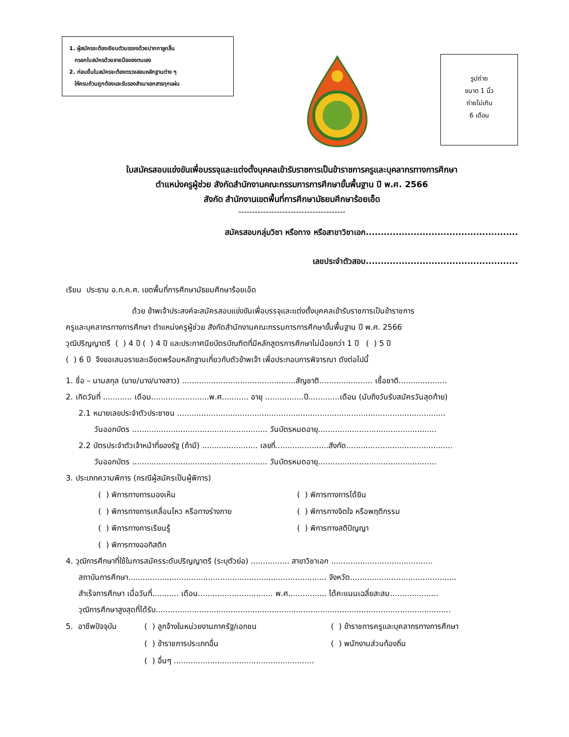1. ผู้สมัครจะต้องเขียนตัวบรรจงด้วยปากกาลูกลื่น
กรอกใบสมัครด้วยลายมือของตนเอง
2. ก่อนยื่นใบสมัครจะต้องตรวจสอบหลักฐานต่าง ๆ
ให้ครบถ้วนถูกต้องและรับรองสำเนาเอกสารทุกแผ่น
รูปถ่าย
ขนาด 1 นิ้ว
ถ่ายไม่เกิน
6 เดือน
ใบสมัครสอบแข่งขันเพื่อบรรจุและแต่งตั้งบุคคลเข้ารับราชการเป็นข้าราชการครูและบุคลากรทางการศึกษา
ตำแหน่งครูผู้ช่วย สังกัดสำนักงานคณะกรรมการการศึกษาขั้นพื้นฐาน ปี พ.ศ. 2566
สังกัด สำนักงานเขตพื้นที่การศึกษามัธยมศึกษาร้อยเอ็ด
---------------------------------------
สมัครสอบกลุ่มวิชา หรือทาง หรือสาขาวิชาเอก...................................................
เลขประจำตัวสอบ...................................................
เรียน ประธาน อ.ก.ค.ศ. เขตพื้นที่การศึกษามัธยมศึกษาร้อยเอ็ด
ด้วย ข้าพเจ้าประสงค์จะสมัครสอบแข่งขันเพื่อบรรจุและแต่งตั้งบุคคลเข้ารับราชการเป็นข้าราชการ
ครูและบุคลากรทางการศึกษา ตำแหน่งครูผู้ช่วย สังกัดสำนักงานคณะกรรมการการศึกษาขั้นพื้นฐาน ปี พ.ศ. 2566
วุฒิปริญญาตรี ( ) 4 ปี ( ) 4 ปี และประกาศนียบัตรบัณฑิตที่มีหลักสูตรการศึกษาไม่น้อยกว่า 1 ปี ( ) 5 ปี
( ) 6 ปี จึงขอเสนอรายละเอียดพร้อมหลักฐานเกี่ยวกับตัวข้าพเจ้า เพื่อประกอบการพิจารณา ดังต่อไปนี้
1. ชื่อ – นามสกุล (นาย/นาง/นางสาว) ...............................................สัญชาติ...................... เชื้อชาติ....................
2. เกิดวันที่ ............ เดือน........................พ.ศ........... อายุ ................ปี.............เดือน (นับถึงวันรับสมัครวันสุดท้าย)
2.1 หมายเลขประจำตัวประชาชน ...............................................................................................................
วันออกบัตร ........................................................ วันบัตรหมดอายุ.................................................
2.2 บัตรประจำตัวเจ้าหน้าที่ของรัฐ (ถ้ามี) ....................... เลขที่......................สังกัด............................................
วันออกบัตร ........................................................ วันบัตรหมดอายุ.................................................
3. ประเภทความพิการ (กรณีผู้สมัครเป็นผู้พิการ)
( ) พิการทางการมองเห็น ( ) พิการทางการได้ยิน ( ) พิการทางการเคลื่อนไหว หรือทางร่างกาย ( ) พิการทางจิตใจ หรือพฤติกรรม ( ) พิการทางการเรียนรู้ ( ) พิการทางสติปัญญา ( ) พิการทางออทิสติก
4. วุฒิการศึกษาที่ใช้ในการสมัครระดับปริญญาตรี (ระบุตัวย่อ) ................ สาขาวิชาเอก ..........................................
สถาบันการศึกษา.................................................................................. จังหวัด............................................
สำเร็จการศึกษา เมื่อวันที่........... เดือน............................... พ.ศ................ ได้คะแนนเฉลี่ยสะสม....................
วุฒิการศึกษาสูงสุดที่ได้รับ..........................................................................................................................
5. อาชีพปัจจุบัน ( ) ลูกจ้างในหน่วยงานภาครัฐ/เอกชน ( ) ข้าราชการครูและบุคลากรทางการศึกษา ( ) ข้าราชการประเภทอื่น ( ) พนักงานส่วนท้องถิ่น ( ) อื่นๆ ..........................................................